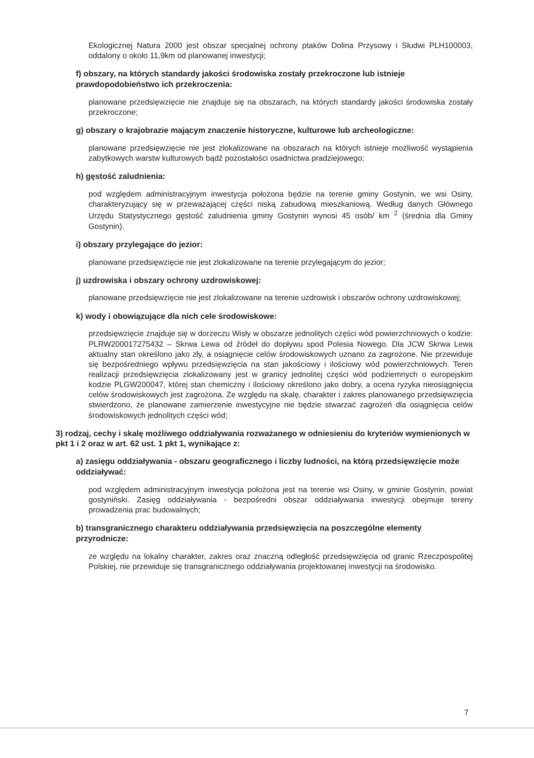Ekologicznej Natura 2000 jest obszar specjalnej ochrony ptaków Dolina Przysowy i Słudwi PLH100003, oddalony o około 11,9km od planowanej inwestycji;
f) obszary, na których standardy jakości środowiska zostały przekroczone lub istnieje prawdopodobieństwo ich przekroczenia:
planowane przedsięwzięcie nie znajduje się na obszarach, na których standardy jakości środowiska zostały przekroczone;
g) obszary o krajobrazie mającym znaczenie historyczne, kulturowe lub archeologiczne:
planowane przedsięwzięcie nie jest zlokalizowane na obszarach na których istnieje możliwość wystąpienia zabytkowych warstw kulturowych bądź pozostałości osadnictwa pradziejowego;
h) gęstość zaludnienia:
pod względem administracyjnym inwestycja położona będzie na terenie gminy Gostynin, we wsi Osiny, charakteryzujący się w przeważającej części niską zabudową mieszkaniową. Według danych Głównego Urzędu Statystycznego gęstość zaludnienia gminy Gostynin wynosi 45 osób/ km <sup>2</sup> (średnia dla Gminy Gostynin).
i) obszary przylegające do jezior:
planowane przedsięwzięcie nie jest zlokalizowane na terenie przylegającym do jezior;
j) uzdrowiska i obszary ochrony uzdrowiskowej:
planowane przedsięwzięcie nie jest zlokalizowane na terenie uzdrowisk i obszarów ochrony uzdrowiskowej;
k) wody i obowiązujące dla nich cele środowiskowe:
przedsięwzięcie znajduje się w dorzeczu Wisły w obszarze jednolitych części wód powierzchniowych o kodzie: PLRW200017275432 – Skrwa Lewa od źródeł do dopływu spod Polesia Nowego. Dla JCW Skrwa Lewa aktualny stan określono jako zły, a osiągnięcie celów środowiskowych uznano za zagrożone. Nie przewiduje się bezpośredniego wpływu przedsięwzięcia na stan jakościowy i ilościowy wód powierzchniowych. Teren realizacji przedsięwzięcia zlokalizowany jest w granicy jednolitej części wód podziemnych o europejskim kodzie PLGW200047, której stan chemiczny i ilościowy określono jako dobry, a ocena ryzyka nieosiągnięcia celów środowiskowych jest zagrożona. Ze względu na skalę, charakter i zakres planowanego przedsięwzięcia stwierdzono, że planowane zamierzenie inwestycyjne nie będzie stwarzać zagrożeń dla osiągnięcia celów środowiskowych jednolitych części wód;
3) rodzaj, cechy i skalę możliwego oddziaływania rozważanego w odniesieniu do kryteriów wymienionych w pkt 1 i 2 oraz w art. 62 ust. 1 pkt 1, wynikające z:
a) zasięgu oddziaływania - obszaru geograficznego i liczby ludności, na którą przedsięwzięcie może oddziaływać:
pod względem administracyjnym inwestycja położona jest na terenie wsi Osiny, w gminie Gostynin, powiat gostyniński. Zasięg oddziaływania - bezpośredni obszar oddziaływania inwestycji obejmuje tereny prowadzenia prac budowalnych;
b) transgranicznego charakteru oddziaływania przedsięwzięcia na poszczególne elementy przyrodnicze:
ze względu na lokalny charakter, zakres oraz znaczną odległość przedsięwzięcia od granic Rzeczpospolitej Polskiej, nie przewiduje się transgranicznego oddziaływania projektowanej inwestycji na środowisko.
7